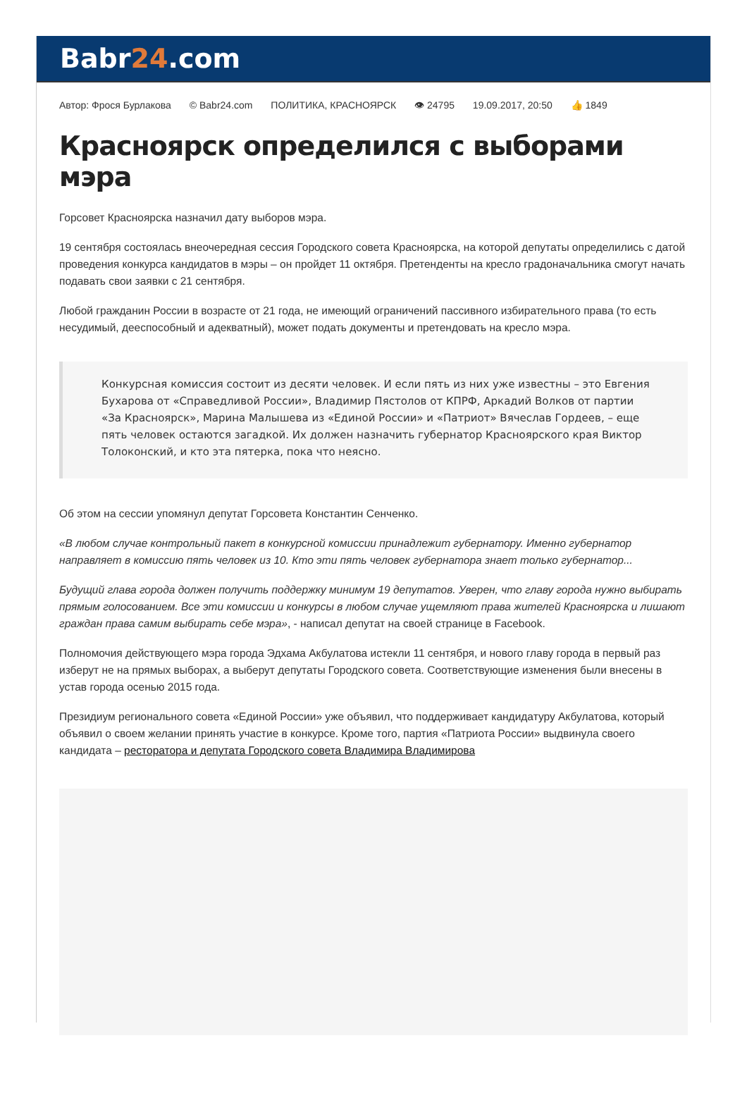Babr24.com
Автор: Фрося Бурлакова © Babr24.com ПОЛИТИКА, КРАСНОЯРСК 👁 24795 19.09.2017, 20:50 👍 1849
Красноярск определился с выборами мэра
Горсовет Красноярска назначил дату выборов мэра.
19 сентября состоялась внеочередная сессия Городского совета Красноярска, на которой депутаты определились с датой проведения конкурса кандидатов в мэры – он пройдет 11 октября. Претенденты на кресло градоначальника смогут начать подавать свои заявки с 21 сентября.
Любой гражданин России в возрасте от 21 года, не имеющий ограничений пассивного избирательного права (то есть несудимый, дееспособный и адекватный), может подать документы и претендовать на кресло мэра.
Конкурсная комиссия состоит из десяти человек. И если пять из них уже известны – это Евгения Бухарова от «Справедливой России», Владимир Пястолов от КПРФ, Аркадий Волков от партии «За Красноярск», Марина Малышева из «Единой России» и «Патриот» Вячеслав Гордеев, – еще пять человек остаются загадкой. Их должен назначить губернатор Красноярского края Виктор Толоконский, и кто эта пятерка, пока что неясно.
Об этом на сессии упомянул депутат Горсовета Константин Сенченко.
«В любом случае контрольный пакет в конкурсной комиссии принадлежит губернатору. Именно губернатор направляет в комиссию пять человек из 10. Кто эти пять человек губернатора знает только губернатор...
Будущий глава города должен получить поддержку минимум 19 депутатов. Уверен, что главу города нужно выбирать прямым голосованием. Все эти комиссии и конкурсы в любом случае ущемляют права жителей Красноярска и лишают граждан права самим выбирать себе мэра», - написал депутат на своей странице в Facebook.
Полномочия действующего мэра города Эдхама Акбулатова истекли 11 сентября, и нового главу города в первый раз изберут не на прямых выборах, а выберут депутаты Городского совета. Соответствующие изменения были внесены в устав города осенью 2015 года.
Президиум регионального совета «Единой России» уже объявил, что поддерживает кандидатуру Акбулатова, который объявил о своем желании принять участие в конкурсе. Кроме того, партия «Патриота России» выдвинула своего кандидата – ресторатора и депутата Городского совета Владимира Владимирова